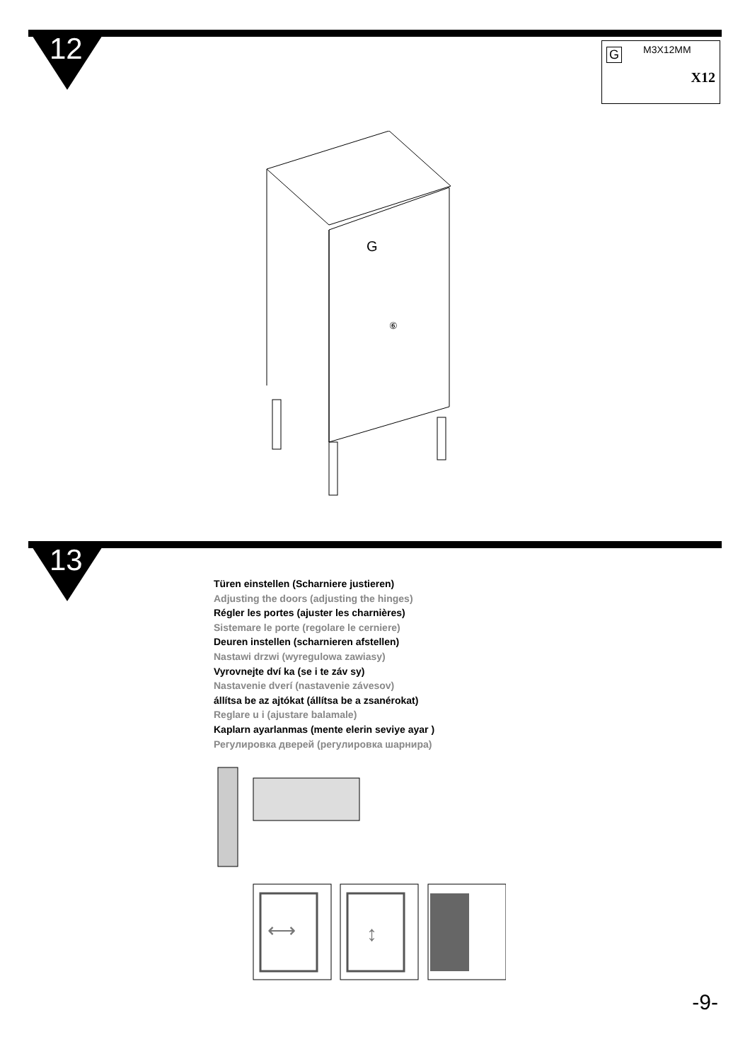12 G M3X12MM
X12
G
⑥
13
Türen einstellen (Scharniere justieren)
Adjusting the doors (adjusting the hinges)
Régler les portes (ajuster les charnières)
Sistemare le porte (regolare le cerniere)
Deuren instellen (scharnieren afstellen)
Nastawi drzwi (wyregulowa zawiasy)
Vyrovnejte dví ka (se i te záv sy)
Nastavenie dverí (nastavenie závesov)
állítsa be az ajtókat (állítsa be a zsanérokat)
Reglare u i (ajustare balamale)
Kaplarn ayarlanmas (mente elerin seviye ayar )
Регулировка дверей (регулировка шарнира)
⟷
↕
-9-